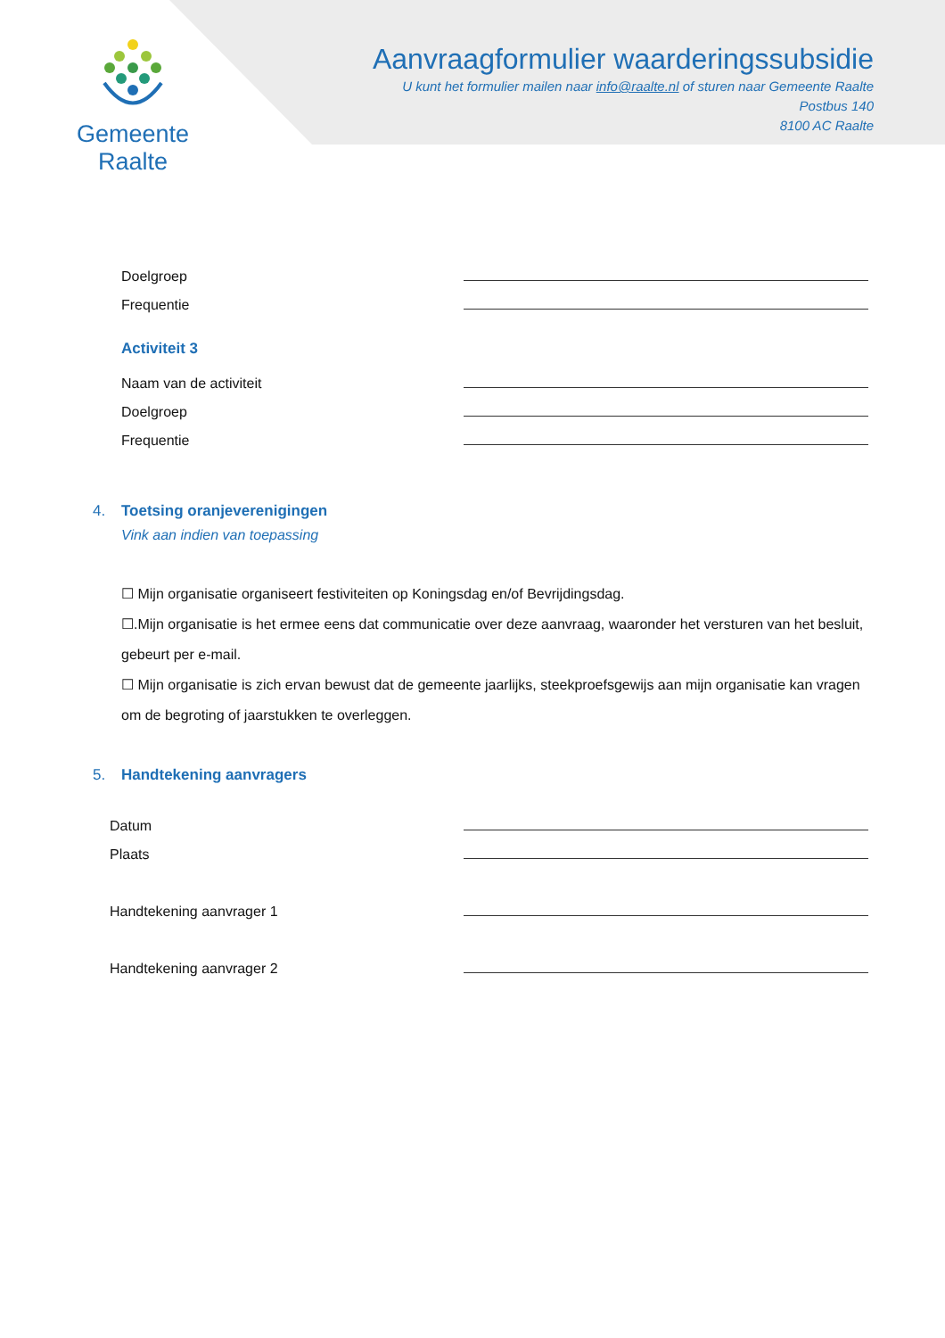Gemeente Raalte
Aanvraagformulier waarderingssubsidie
U kunt het formulier mailen naar info@raalte.nl of sturen naar Gemeente Raalte
Postbus 140
8100 AC Raalte
Doelgroep
Frequentie
Activiteit 3
Naam van de activiteit
Doelgroep
Frequentie
4. Toetsing oranjeverenigingen
Vink aan indien van toepassing
☐ Mijn organisatie organiseert festiviteiten op Koningsdag en/of Bevrijdingsdag.
☐.Mijn organisatie is het ermee eens dat communicatie over deze aanvraag, waaronder het versturen van het besluit, gebeurt per e-mail.
☐ Mijn organisatie is zich ervan bewust dat de gemeente jaarlijks, steekproefsgewijs aan mijn organisatie kan vragen om de begroting of jaarstukken te overleggen.
5. Handtekening aanvragers
Datum
Plaats
Handtekening aanvrager 1
Handtekening aanvrager 2